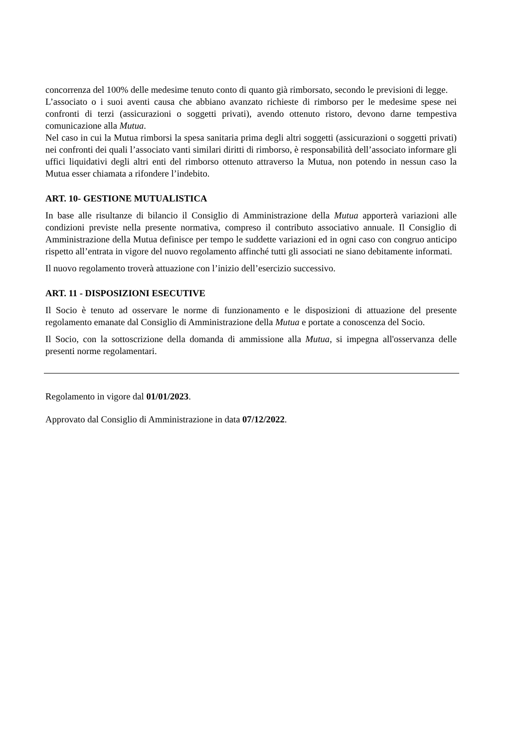concorrenza del 100% delle medesime tenuto conto di quanto già rimborsato, secondo le previsioni di legge.
L’associato o i suoi aventi causa che abbiano avanzato richieste di rimborso per le medesime spese nei confronti di terzi (assicurazioni o soggetti privati), avendo ottenuto ristoro, devono darne tempestiva comunicazione alla Mutua.
Nel caso in cui la Mutua rimborsi la spesa sanitaria prima degli altri soggetti (assicurazioni o soggetti privati) nei confronti dei quali l’associato vanti similari diritti di rimborso, è responsabilità dell’associato informare gli uffici liquidativi degli altri enti del rimborso ottenuto attraverso la Mutua, non potendo in nessun caso la Mutua esser chiamata a rifondere l’indebito.
ART. 10- GESTIONE MUTUALISTICA
In base alle risultanze di bilancio il Consiglio di Amministrazione della Mutua apporterà variazioni alle condizioni previste nella presente normativa, compreso il contributo associativo annuale. Il Consiglio di Amministrazione della Mutua definisce per tempo le suddette variazioni ed in ogni caso con congruo anticipo rispetto all’entrata in vigore del nuovo regolamento affinché tutti gli associati ne siano debitamente informati.
Il nuovo regolamento troverà attuazione con l’inizio dell’esercizio successivo.
ART. 11 - DISPOSIZIONI ESECUTIVE
Il Socio è tenuto ad osservare le norme di funzionamento e le disposizioni di attuazione del presente regolamento emanate dal Consiglio di Amministrazione della Mutua e portate a conoscenza del Socio.
Il Socio, con la sottoscrizione della domanda di ammissione alla Mutua, si impegna all'osservanza delle presenti norme regolamentari.
Regolamento in vigore dal 01/01/2023.
Approvato dal Consiglio di Amministrazione in data 07/12/2022.